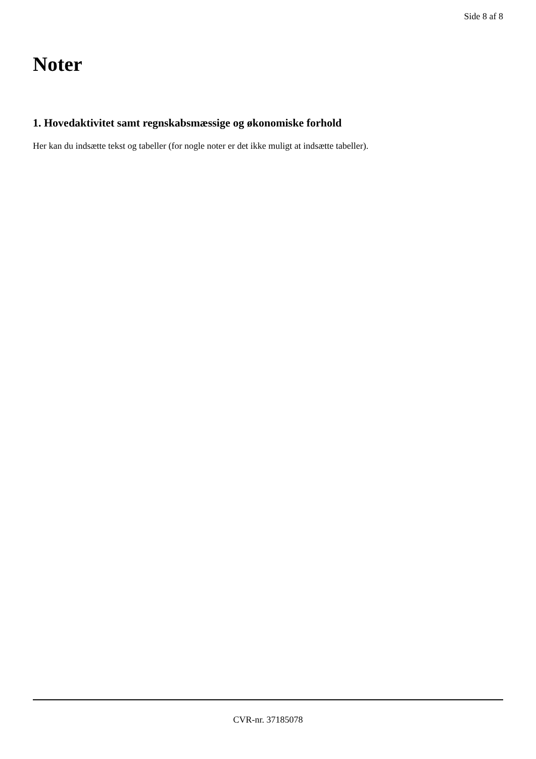Side 8 af 8
Noter
1. Hovedaktivitet samt regnskabsmæssige og økonomiske forhold
Her kan du indsætte tekst og tabeller (for nogle noter er det ikke muligt at indsætte tabeller).
CVR-nr. 37185078